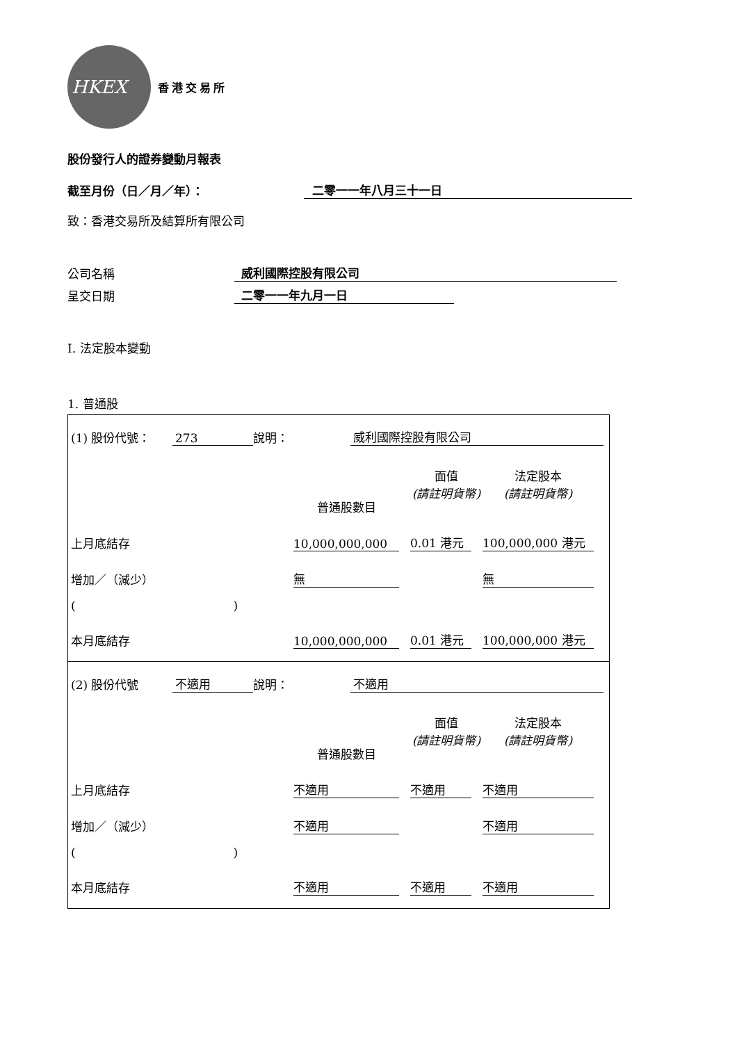HKEX
香港交易所
股份發行人的證券變動月報表
截至月份（日／月／年）： 二零一一年八月三十一日
致：香港交易所及結算所有限公司
公司名稱 威利國際控股有限公司
呈交日期 二零一一年九月一日
I. 法定股本變動
1. 普通股
(1) 股份代號： 273 說明： 威利國際控股有限公司
普通股數目 面值
(請註明貨幣) 法定股本
(請註明貨幣)
上月底結存 10,000,000,000 0.01 港元 100,000,000 港元
增加／（減少） 無 無
( )
本月底結存 10,000,000,000 0.01 港元 100,000,000 港元
(2) 股份代號 不適用 說明： 不適用
普通股數目 面值
(請註明貨幣) 法定股本
(請註明貨幣)
上月底結存 不適用 不適用 不適用
增加／（減少） 不適用 不適用
( )
本月底結存 不適用 不適用 不適用